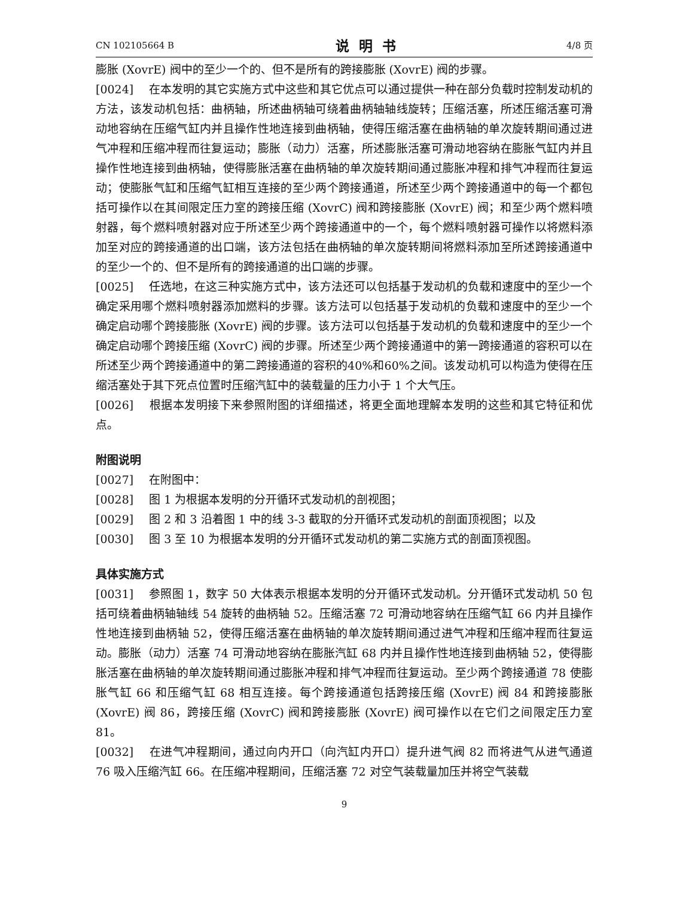CN 102105664 B 说明书 4/8 页
膨胀 (XovrE) 阀中的至少一个的、但不是所有的跨接膨胀 (XovrE) 阀的步骤。
[0024] 在本发明的其它实施方式中这些和其它优点可以通过提供一种在部分负载时控制发动机的方法，该发动机包括：曲柄轴，所述曲柄轴可绕着曲柄轴轴线旋转；压缩活塞，所述压缩活塞可滑动地容纳在压缩气缸内并且操作性地连接到曲柄轴，使得压缩活塞在曲柄轴的单次旋转期间通过进气冲程和压缩冲程而往复运动；膨胀（动力）活塞，所述膨胀活塞可滑动地容纳在膨胀气缸内并且操作性地连接到曲柄轴，使得膨胀活塞在曲柄轴的单次旋转期间通过膨胀冲程和排气冲程而往复运动；使膨胀气缸和压缩气缸相互连接的至少两个跨接通道，所述至少两个跨接通道中的每一个都包括可操作以在其间限定压力室的跨接压缩 (XovrC) 阀和跨接膨胀 (XovrE) 阀；和至少两个燃料喷射器，每个燃料喷射器对应于所述至少两个跨接通道中的一个，每个燃料喷射器可操作以将燃料添加至对应的跨接通道的出口端，该方法包括在曲柄轴的单次旋转期间将燃料添加至所述跨接通道中的至少一个的、但不是所有的跨接通道的出口端的步骤。
[0025] 任选地，在这三种实施方式中，该方法还可以包括基于发动机的负载和速度中的至少一个确定采用哪个燃料喷射器添加燃料的步骤。该方法可以包括基于发动机的负载和速度中的至少一个确定启动哪个跨接膨胀 (XovrE) 阀的步骤。该方法可以包括基于发动机的负载和速度中的至少一个确定启动哪个跨接压缩 (XovrC) 阀的步骤。所述至少两个跨接通道中的第一跨接通道的容积可以在所述至少两个跨接通道中的第二跨接通道的容积的40%和60%之间。该发动机可以构造为使得在压缩活塞处于其下死点位置时压缩汽缸中的装载量的压力小于 1 个大气压。
[0026] 根据本发明接下来参照附图的详细描述，将更全面地理解本发明的这些和其它特征和优点。
附图说明
[0027] 在附图中：
[0028] 图 1 为根据本发明的分开循环式发动机的剖视图；
[0029] 图 2 和 3 沿着图 1 中的线 3-3 截取的分开循环式发动机的剖面顶视图；以及
[0030] 图 3 至 10 为根据本发明的分开循环式发动机的第二实施方式的剖面顶视图。
具体实施方式
[0031] 参照图 1，数字 50 大体表示根据本发明的分开循环式发动机。分开循环式发动机 50 包括可绕着曲柄轴轴线 54 旋转的曲柄轴 52。压缩活塞 72 可滑动地容纳在压缩气缸 66 内并且操作性地连接到曲柄轴 52，使得压缩活塞在曲柄轴的单次旋转期间通过进气冲程和压缩冲程而往复运动。膨胀（动力）活塞 74 可滑动地容纳在膨胀汽缸 68 内并且操作性地连接到曲柄轴 52，使得膨胀活塞在曲柄轴的单次旋转期间通过膨胀冲程和排气冲程而往复运动。至少两个跨接通道 78 使膨胀气缸 66 和压缩气缸 68 相互连接。每个跨接通道包括跨接压缩 (XovrE) 阀 84 和跨接膨胀 (XovrE) 阀 86，跨接压缩 (XovrC) 阀和跨接膨胀 (XovrE) 阀可操作以在它们之间限定压力室 81。
[0032] 在进气冲程期间，通过向内开口（向汽缸内开口）提升进气阀 82 而将进气从进气通道 76 吸入压缩汽缸 66。在压缩冲程期间，压缩活塞 72 对空气装载量加压并将空气装载
9